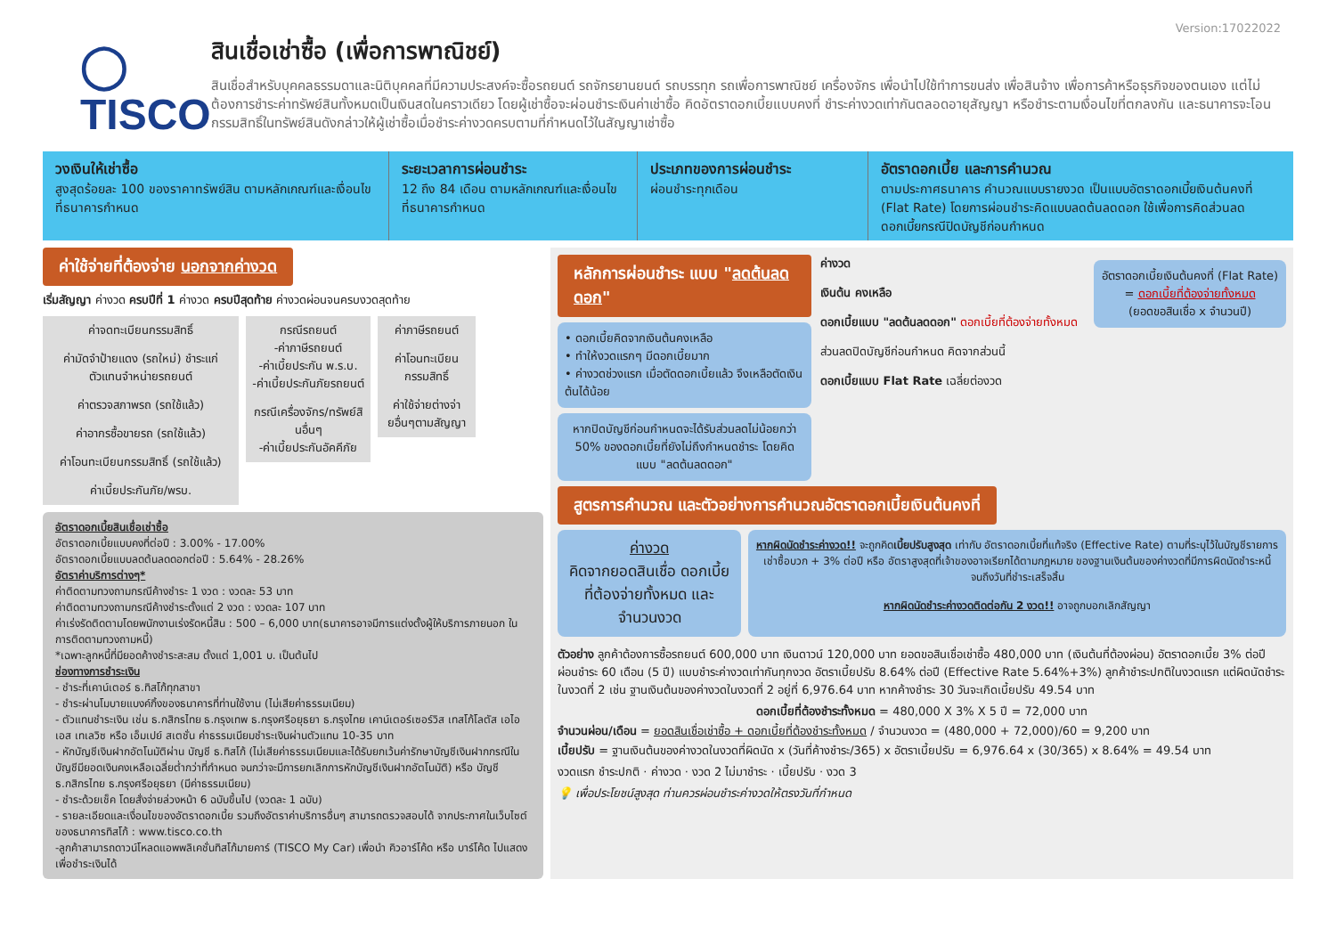Version:17022022
◯ TISCO
สินเชื่อเช่าซื้อ (เพื่อการพาณิชย์)
สินเชื่อสำหรับบุคคลธรรมดาและนิติบุคคลที่มีความประสงค์จะซื้อรถยนต์ รถจักรยานยนต์ รถบรรทุก รถเพื่อการพาณิชย์ เครื่องจักร เพื่อนำไปใช้ทำการขนส่ง เพื่อสินจ้าง เพื่อการค้าหรือธุรกิจของตนเอง แต่ไม่ต้องการชำระค่าทรัพย์สินทั้งหมดเป็นเงินสดในคราวเดียว โดยผู้เช่าซื้อจะผ่อนชำระเงินค่าเช่าซื้อ คิดอัตราดอกเบี้ยแบบคงที่ ชำระค่างวดเท่ากันตลอดอายุสัญญา หรือชำระตามเงื่อนไขที่ตกลงกัน และธนาคารจะโอนกรรมสิทธิ์ในทรัพย์สินดังกล่าวให้ผู้เช่าซื้อเมื่อชำระค่างวดครบตามที่กำหนดไว้ในสัญญาเช่าซื้อ
วงเงินให้เช่าซื้อ
สูงสุดร้อยละ 100 ของราคาทรัพย์สิน ตามหลักเกณฑ์และเงื่อนไขที่ธนาคารกำหนด
ระยะเวลาการผ่อนชำระ
12 ถึง 84 เดือน ตามหลักเกณฑ์และเงื่อนไขที่ธนาคารกำหนด
ประเภทของการผ่อนชำระ
ผ่อนชำระทุกเดือน
อัตราดอกเบี้ย และการคำนวณ
ตามประกาศธนาคาร คำนวณแบบรายงวด เป็นแบบอัตราดอกเบี้ยเงินต้นคงที่ (Flat Rate) โดยการผ่อนชำระคิดแบบลดต้นลดดอก ใช้เพื่อการคิดส่วนลดดอกเบี้ยกรณีปิดบัญชีก่อนกำหนด
ค่าใช้จ่ายที่ต้องจ่าย นอกจากค่างวด
เริ่มสัญญา ค่างวด ครบปีที่ 1 ค่างวด ครบปีสุดท้าย ค่างวดผ่อนจนครบงวดสุดท้าย
ค่าจดทะเบียนกรรมสิทธิ์
ค่ามัดจำป้ายแดง (รถใหม่) ชำระแก่ตัวแทนจำหน่ายรถยนต์
ค่าตรวจสภาพรถ (รถใช้แล้ว)
ค่าอากรซื้อขายรถ (รถใช้แล้ว)
ค่าโอนทะเบียนกรรมสิทธิ์ (รถใช้แล้ว)
ค่าเบี้ยประกันภัย/พรบ.
กรณีรถยนต์
-ค่าภาษีรถยนต์
-ค่าเบี้ยประกัน พ.ร.บ.
-ค่าเบี้ยประกันภัยรถยนต์
กรณีเครื่องจักร/ทรัพย์สินอื่นๆ
-ค่าเบี้ยประกันอัคคีภัย
ค่าภาษีรถยนต์
ค่าโอนทะเบียนกรรมสิทธิ์
ค่าใช้จ่ายต่างจ่ายอื่นๆตามสัญญา
อัตราดอกเบี้ยสินเชื่อเช่าซื้อ
อัตราดอกเบี้ยแบบคงที่ต่อปี : 3.00% - 17.00%
อัตราดอกเบี้ยแบบลดต้นลดดอกต่อปี : 5.64% - 28.26%
อัตราค่าบริการต่างๆ*
ค่าติดตามทวงถามกรณีค้างชำระ 1 งวด : งวดละ 53 บาท
ค่าติดตามทวงถามกรณีค้างชำระตั้งแต่ 2 งวด : งวดละ 107 บาท
ค่าเร่งรัดติดตามโดยพนักงานเร่งรัดหนี้สิน : 500 – 6,000 บาท(ธนาคารอาจมีการแต่งตั้งผู้ให้บริการภายนอก ในการติดตามทวงถามหนี้)
*เฉพาะลูกหนี้ที่มียอดค้างชำระสะสม ตั้งแต่ 1,001 บ. เป็นต้นไป
ช่องทางการชำระเงิน
- ชำระที่เคาน์เตอร์ ธ.ทิสโก้ทุกสาขา
- ชำระผ่านโมบายแบงค์กิ้งของธนาคารที่ท่านใช้งาน (ไม่เสียค่าธรรมเนียม)
- ตัวแทนชำระเงิน เช่น ธ.กสิกรไทย ธ.กรุงเทพ ธ.กรุงศรีอยุธยา ธ.กรุงไทย เคาน์เตอร์เซอร์วิส เทสโก้โลตัส เอไอเอส เทเลวิซ หรือ เอ็มเปย์ สเตชั่น ค่าธรรมเนียมชำระเงินผ่านตัวแทน 10-35 บาท
- หักบัญชีเงินฝากอัตโนมัติผ่าน บัญชี ธ.ทิสโก้ (ไม่เสียค่าธรรมเนียมและได้รับยกเว้นค่ารักษาบัญชีเงินฝากกรณีในบัญชีมียอดเงินคงเหลือเฉลี่ยต่ำกว่าที่กำหนด จนกว่าจะมีการยกเลิกการหักบัญชีเงินฝากอัตโนมัติ) หรือ บัญชี ธ.กสิกรไทย ธ.กรุงศรีอยุธยา (มีค่าธรรมเนียม)
- ชำระด้วยเช็ค โดยสั่งจ่ายล่วงหน้า 6 ฉบับขึ้นไป (งวดละ 1 ฉบับ)
- รายละเอียดและเงื่อนไขของอัตราดอกเบี้ย รวมถึงอัตราค่าบริการอื่นๆ สามารถตรวจสอบได้ จากประกาศในเว็บไซต์ของธนาคารทิสโก้ : www.tisco.co.th
-ลูกค้าสามารถดาวน์โหลดแอพพลิเคชั่นทิสโก้มายคาร์ (TISCO My Car) เพื่อนำ คิวอาร์โค้ด หรือ บาร์โค้ด ไปแสดงเพื่อชำระเงินได้
หลักการผ่อนชำระ แบบ "ลดต้นลดดอก"
• ดอกเบี้ยคิดจากเงินต้นคงเหลือ
• ทำให้งวดแรกๆ มีดอกเบี้ยมาก
• ค่างวดช่วงแรก เมื่อตัดดอกเบี้ยแล้ว จึงเหลือตัดเงินต้นได้น้อย
หากปิดบัญชีก่อนกำหนดจะได้รับส่วนลดไม่น้อยกว่า 50% ของดอกเบี้ยที่ยังไม่ถึงกำหนดชำระ โดยคิดแบบ "ลดต้นลดดอก"
ค่างวด
อัตราดอกเบี้ยเงินต้นคงที่ (Flat Rate) = ดอกเบี้ยที่ต้องจ่ายทั้งหมด
(ยอดขอสินเชื่อ x จำนวนปี)
เงินต้น คงเหลือ
ดอกเบี้ยแบบ "ลดต้นลดดอก" ดอกเบี้ยที่ต้องจ่ายทั้งหมด
ส่วนลดปิดบัญชีก่อนกำหนด คิดจากส่วนนี้
ดอกเบี้ยแบบ Flat Rate เฉลี่ยต่องวด
สูตรการคำนวณ และตัวอย่างการคำนวณอัตราดอกเบี้ยเงินต้นคงที่
ค่างวด
คิดจากยอดสินเชื่อ ดอกเบี้ยที่ต้องจ่ายทั้งหมด และจำนวนงวด
หากผิดนัดชำระค่างวด!! จะถูกคิดเบี้ยปรับสูงสุด เท่ากับ อัตราดอกเบี้ยที่แท้จริง (Effective Rate) ตามที่ระบุไว้ในบัญชีรายการเช่าซื้อบวก + 3% ต่อปี หรือ อัตราสูงสุดที่เจ้าของอาจเรียกได้ตามกฎหมาย ของฐานเงินต้นของค่างวดที่มีการผิดนัดชำระหนี้จนถึงวันที่ชำระเสร็จสิ้น
หากผิดนัดชำระค่างวดติดต่อกัน 2 งวด!! อาจถูกบอกเลิกสัญญา
ตัวอย่าง ลูกค้าต้องการซื้อรถยนต์ 600,000 บาท เงินดาวน์ 120,000 บาท ยอดขอสินเชื่อเช่าซื้อ 480,000 บาท (เงินต้นที่ต้องผ่อน) อัตราดอกเบี้ย 3% ต่อปี ผ่อนชำระ 60 เดือน (5 ปี) แบบชำระค่างวดเท่ากันทุกงวด อัตราเบี้ยปรับ 8.64% ต่อปี (Effective Rate 5.64%+3%) ลูกค้าชำระปกติในงวดแรก แต่ผิดนัดชำระในงวดที่ 2 เช่น ฐานเงินต้นของค่างวดในงวดที่ 2 อยู่ที่ 6,976.64 บาท หากค้างชำระ 30 วันจะเกิดเบี้ยปรับ 49.54 บาท
ดอกเบี้ยที่ต้องชำระทั้งหมด = 480,000 X 3% X 5 ปี = 72,000 บาท
จำนวนผ่อน/เดือน = ยอดสินเชื่อเช่าซื้อ + ดอกเบี้ยที่ต้องชำระทั้งหมด / จำนวนงวด = (480,000 + 72,000)/60 = 9,200 บาท
เบี้ยปรับ = ฐานเงินต้นของค่างวดในงวดที่ผิดนัด x (วันที่ค้างชำระ/365) x อัตราเบี้ยปรับ = 6,976.64 x (30/365) x 8.64% = 49.54 บาท
งวดแรก ชำระปกติ · ค่างวด · งวด 2 ไม่มาชำระ · เบี้ยปรับ · งวด 3
💡 เพื่อประโยชน์สูงสุด ท่านควรผ่อนชำระค่างวดให้ตรงวันที่กำหนด